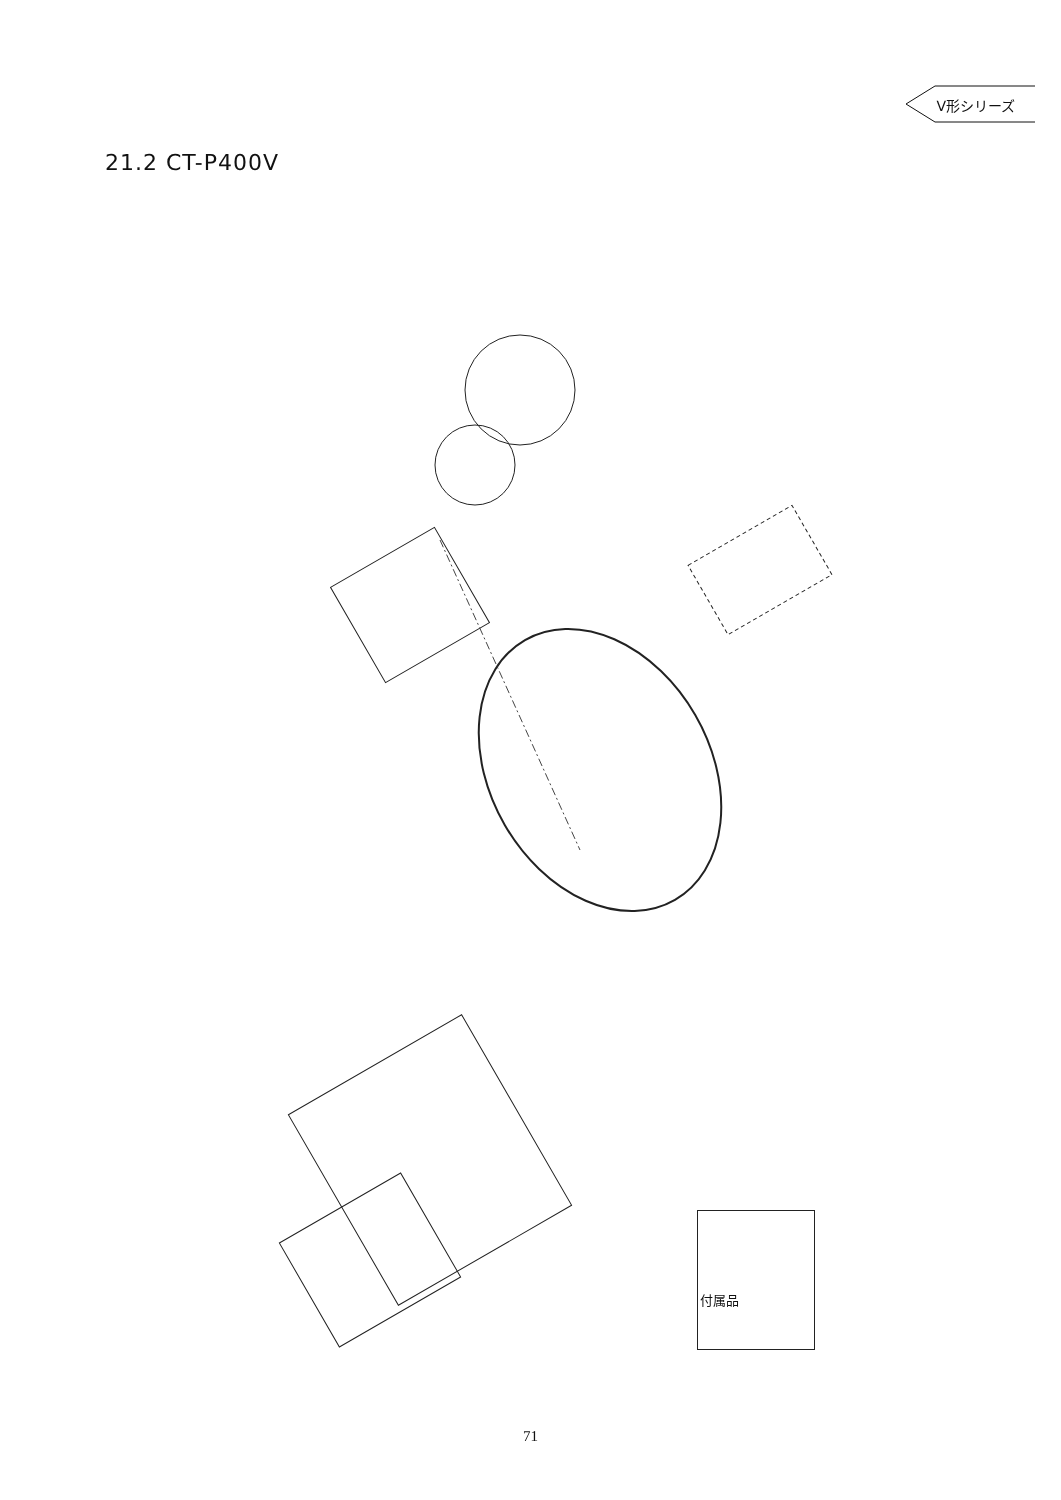V形シリーズ
21.2 CT-P400V
1 2 3 4 5 7 9 10 11 12 13 14 19 20 21 22 23 24 25 26 27 28 29 30 31 32 33 34 35 36 37 38 39 40 41 42 43 44 45 46 47 48 49 50 51 52 53 54 55 56 57 58 59 60 61 62 63 64 65 66 67 68 69 70 71 72 73 74 75 76 77 78 80 81 82 83 84 A B C D HITACHI
付属品
71